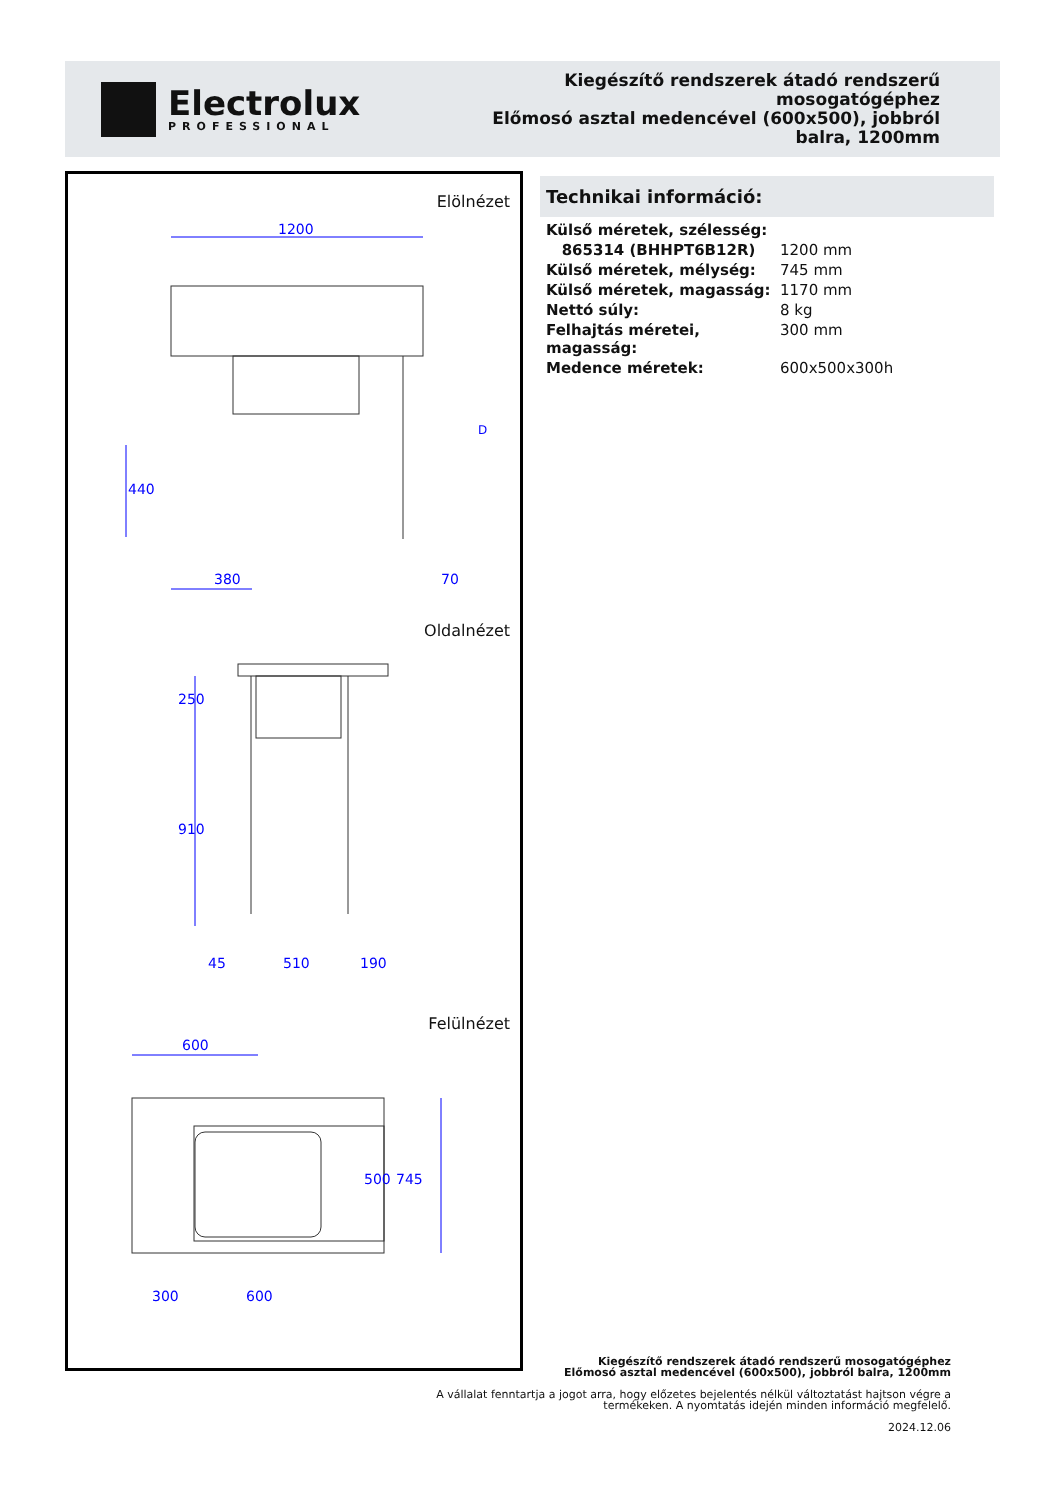Electrolux
PROFESSIONAL
Kiegészítő rendszerek átadó rendszerű
mosogatógéphez
Előmosó asztal medencével (600x500), jobbról
balra, 1200mm
Elölnézet
Oldalnézet
Felülnézet
1200
380
70
D
440
250
910
45
510
190
600
745
500
300
600
Technikai információ:
| Külső méretek, szélesség: | |
| 865314 (BHHPT6B12R) | 1200 mm |
| Külső méretek, mélység: | 745 mm |
| Külső méretek, magasság: | 1170 mm |
| Nettó súly: | 8 kg |
| Felhajtás méretei, magasság: | 300 mm |
| Medence méretek: | 600x500x300h |
Kiegészítő rendszerek átadó rendszerű mosogatógéphez
Előmosó asztal medencével (600x500), jobbról balra, 1200mm
A vállalat fenntartja a jogot arra, hogy előzetes bejelentés nélkül változtatást hajtson végre a
termékeken. A nyomtatás idején minden információ megfelelő.
2024.12.06